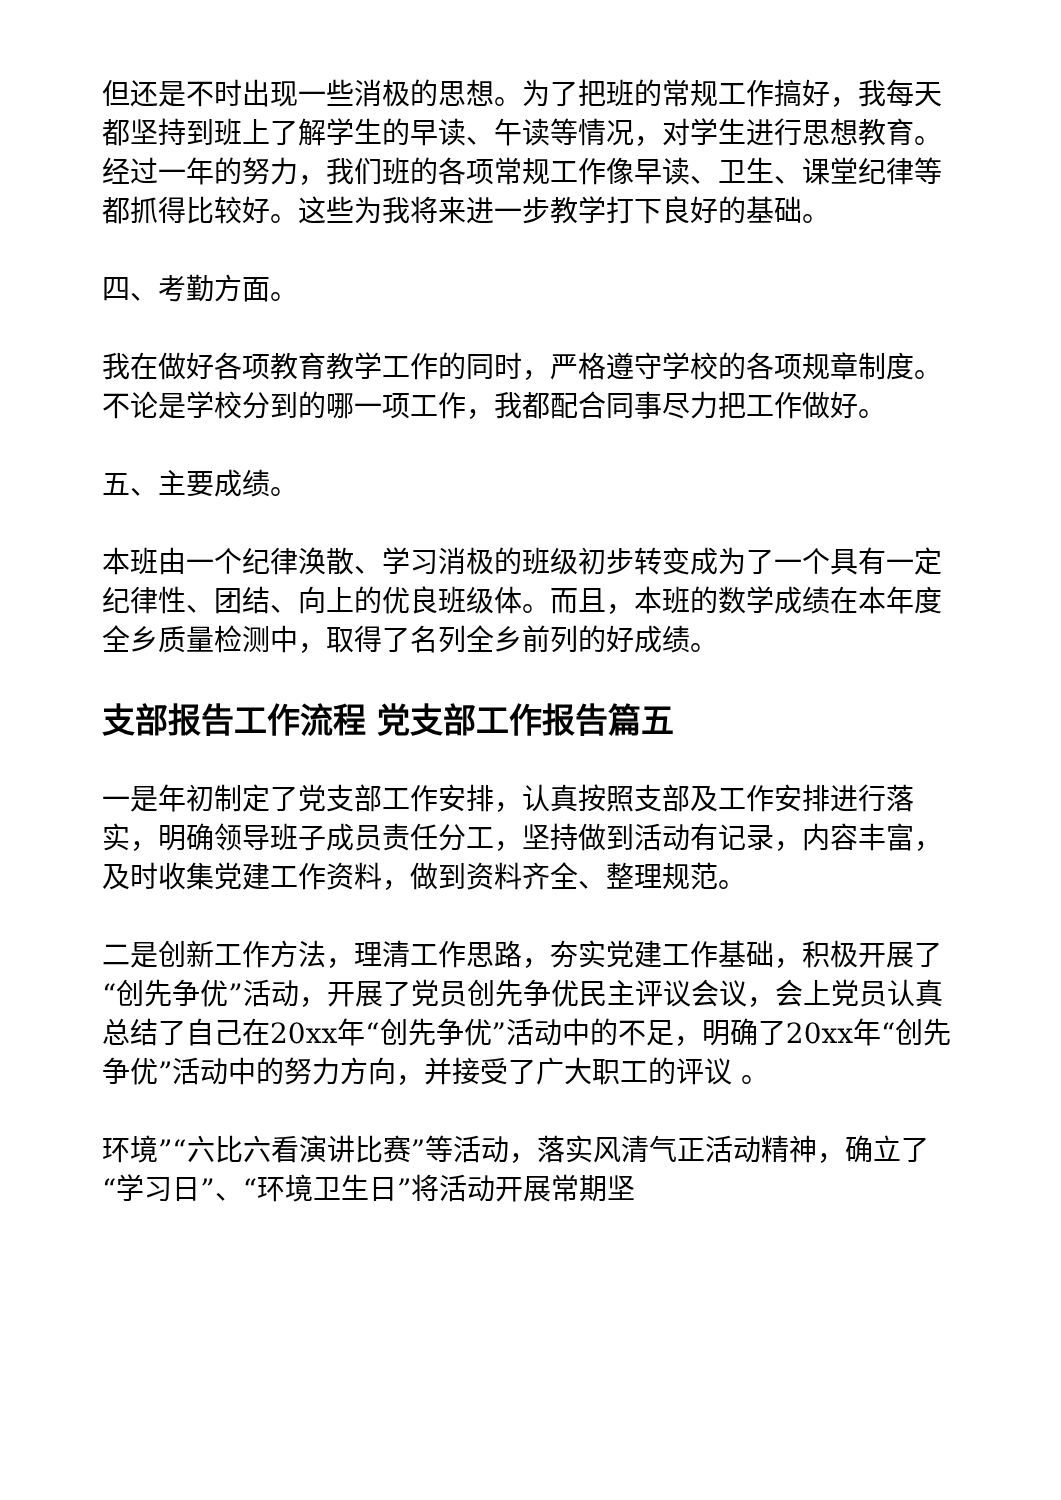但还是不时出现一些消极的思想。为了把班的常规工作搞好，我每天都坚持到班上了解学生的早读、午读等情况，对学生进行思想教育。经过一年的努力，我们班的各项常规工作像早读、卫生、课堂纪律等都抓得比较好。这些为我将来进一步教学打下良好的基础。
四、考勤方面。
我在做好各项教育教学工作的同时，严格遵守学校的各项规章制度。不论是学校分到的哪一项工作，我都配合同事尽力把工作做好。
五、主要成绩。
本班由一个纪律涣散、学习消极的班级初步转变成为了一个具有一定纪律性、团结、向上的优良班级体。而且，本班的数学成绩在本年度全乡质量检测中，取得了名列全乡前列的好成绩。
支部报告工作流程 党支部工作报告篇五
一是年初制定了党支部工作安排，认真按照支部及工作安排进行落实，明确领导班子成员责任分工，坚持做到活动有记录，内容丰富，及时收集党建工作资料，做到资料齐全、整理规范。
二是创新工作方法，理清工作思路，夯实党建工作基础，积极开展了“创先争优”活动，开展了党员创先争优民主评议会议，会上党员认真总结了自己在20xx年“创先争优”活动中的不足，明确了20xx年“创先争优”活动中的努力方向，并接受了广大职工的评议 。
环境”“六比六看演讲比赛”等活动，落实风清气正活动精神，确立了“学习日”、“环境卫生日”将活动开展常期坚